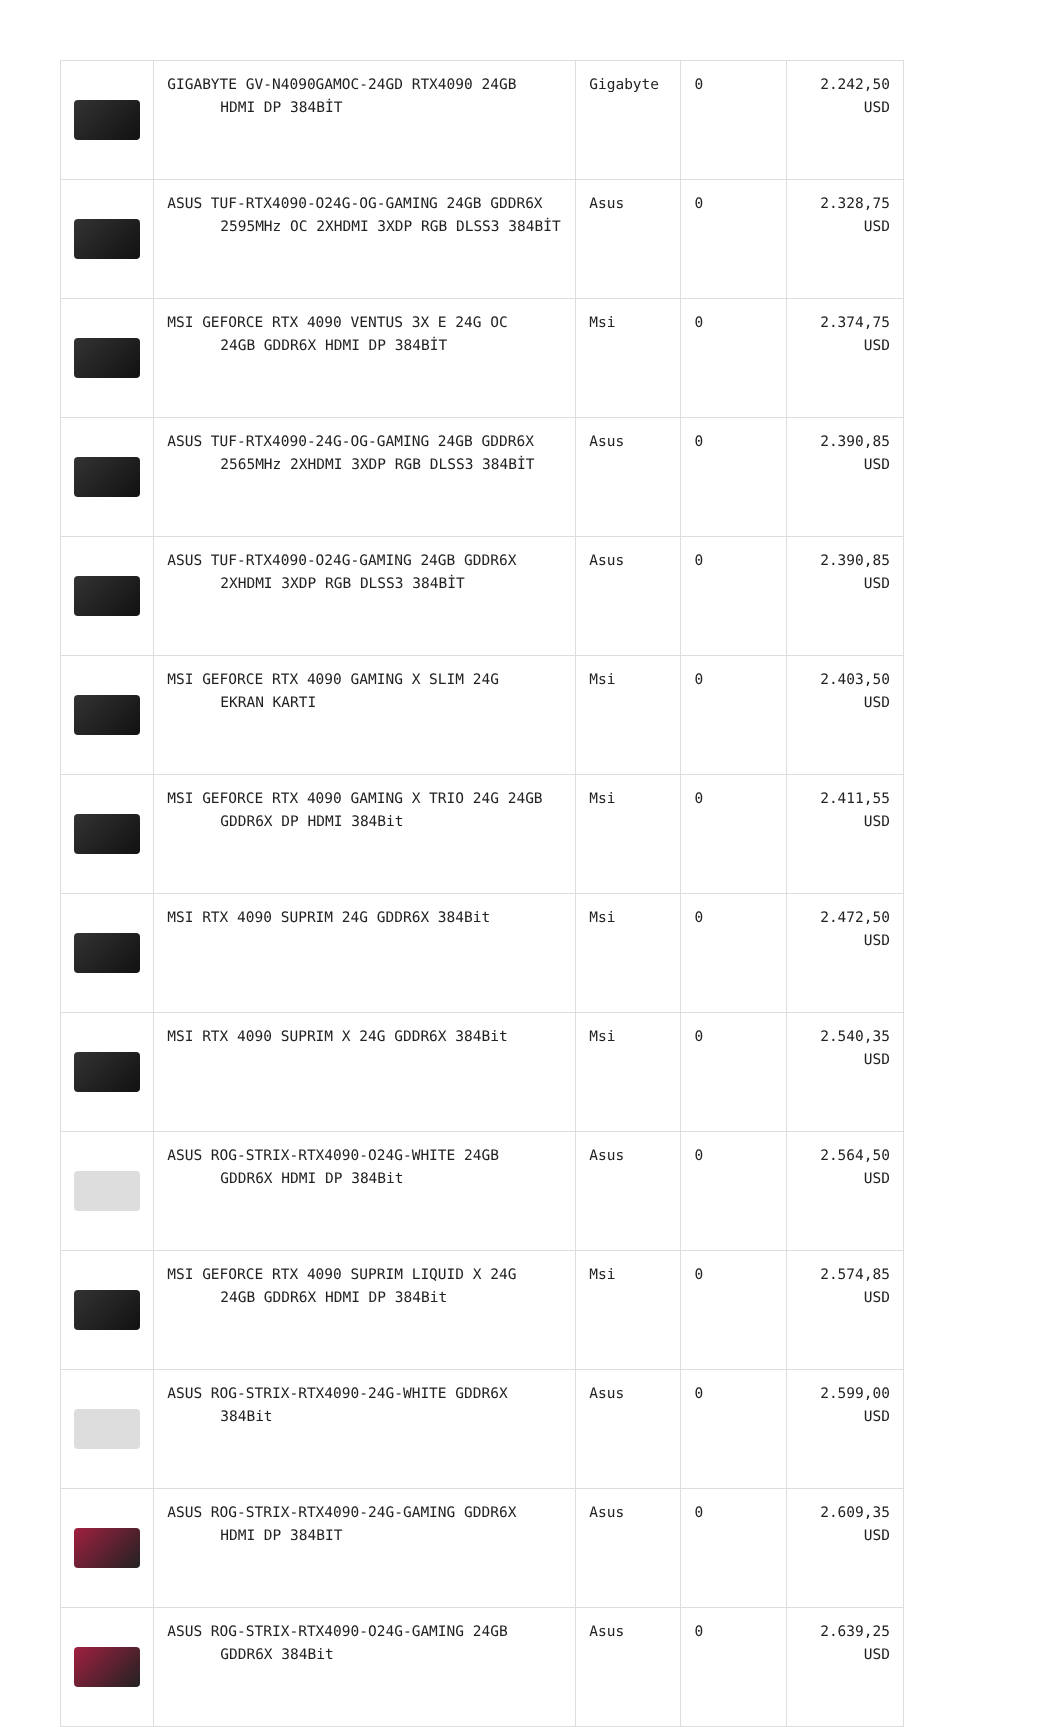| | GIGABYTE GV-N4090GAMOC-24GD RTX4090 24GB HDMI DP 384BİT | Gigabyte | 0 | 2.242,50 USD |
| | ASUS TUF-RTX4090-O24G-OG-GAMING 24GB GDDR6X 2595MHz OC 2XHDMI 3XDP RGB DLSS3 384BİT | Asus | 0 | 2.328,75 USD |
| | MSI GEFORCE RTX 4090 VENTUS 3X E 24G OC 24GB GDDR6X HDMI DP 384BİT | Msi | 0 | 2.374,75 USD |
| | ASUS TUF-RTX4090-24G-OG-GAMING 24GB GDDR6X 2565MHz 2XHDMI 3XDP RGB DLSS3 384BİT | Asus | 0 | 2.390,85 USD |
| | ASUS TUF-RTX4090-O24G-GAMING 24GB GDDR6X 2XHDMI 3XDP RGB DLSS3 384BİT | Asus | 0 | 2.390,85 USD |
| | MSI GEFORCE RTX 4090 GAMING X SLIM 24G EKRAN KARTI | Msi | 0 | 2.403,50 USD |
| | MSI GEFORCE RTX 4090 GAMING X TRIO 24G 24GB GDDR6X DP HDMI 384Bit | Msi | 0 | 2.411,55 USD |
| | MSI RTX 4090 SUPRIM 24G GDDR6X 384Bit | Msi | 0 | 2.472,50 USD |
| | MSI RTX 4090 SUPRIM X 24G GDDR6X 384Bit | Msi | 0 | 2.540,35 USD |
| | ASUS ROG-STRIX-RTX4090-O24G-WHITE 24GB GDDR6X HDMI DP 384Bit | Asus | 0 | 2.564,50 USD |
| | MSI GEFORCE RTX 4090 SUPRIM LIQUID X 24G 24GB GDDR6X HDMI DP 384Bit | Msi | 0 | 2.574,85 USD |
| | ASUS ROG-STRIX-RTX4090-24G-WHITE GDDR6X 384Bit | Asus | 0 | 2.599,00 USD |
| | ASUS ROG-STRIX-RTX4090-24G-GAMING GDDR6X HDMI DP 384BIT | Asus | 0 | 2.609,35 USD |
| | ASUS ROG-STRIX-RTX4090-O24G-GAMING 24GB GDDR6X 384Bit | Asus | 0 | 2.639,25 USD |